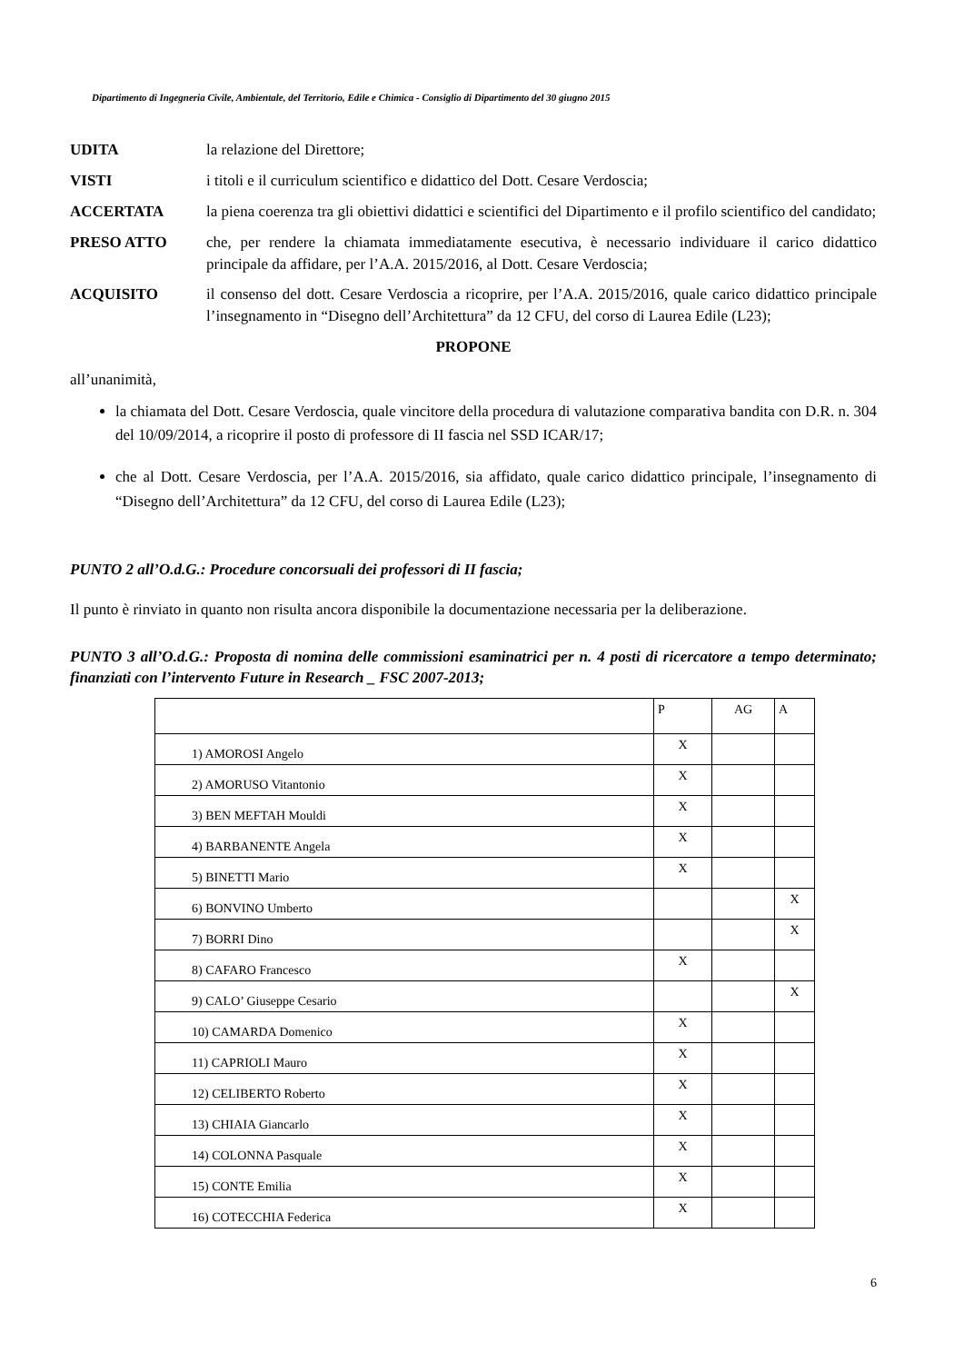Dipartimento di Ingegneria Civile, Ambientale, del Territorio, Edile e Chimica - Consiglio di Dipartimento del 30 giugno 2015
UDITA la relazione del Direttore;
VISTI i titoli e il curriculum scientifico e didattico del Dott. Cesare Verdoscia;
ACCERTATA la piena coerenza tra gli obiettivi didattici e scientifici del Dipartimento e il profilo scientifico del candidato;
PRESO ATTO che, per rendere la chiamata immediatamente esecutiva, è necessario individuare il carico didattico principale da affidare, per l’A.A. 2015/2016, al Dott. Cesare Verdoscia;
ACQUISITO il consenso del dott. Cesare Verdoscia a ricoprire, per l’A.A. 2015/2016, quale carico didattico principale l’insegnamento in “Disegno dell’Architettura” da 12 CFU, del corso di Laurea Edile (L23);
PROPONE
all’unanimità,
la chiamata del Dott. Cesare Verdoscia, quale vincitore della procedura di valutazione comparativa bandita con D.R. n. 304 del 10/09/2014, a ricoprire il posto di professore di II fascia nel SSD ICAR/17;
che al Dott. Cesare Verdoscia, per l’A.A. 2015/2016, sia affidato, quale carico didattico principale, l’insegnamento di “Disegno dell’Architettura” da 12 CFU, del corso di Laurea Edile (L23);
PUNTO 2 all’O.d.G.: Procedure concorsuali dei professori di II fascia;
Il punto è rinviato in quanto non risulta ancora disponibile la documentazione necessaria per la deliberazione.
PUNTO 3 all’O.d.G.: Proposta di nomina delle commissioni esaminatrici per n. 4 posti di ricercatore a tempo determinato; finanziati con l’intervento Future in Research _ FSC 2007-2013;
| | P | AG | A |
| 1) AMOROSI Angelo | X | | |
| 2) AMORUSO Vitantonio | X | | |
| 3) BEN MEFTAH Mouldi | X | | |
| 4) BARBANENTE Angela | X | | |
| 5) BINETTI Mario | X | | |
| 6) BONVINO Umberto | | | X |
| 7) BORRI Dino | | | X |
| 8) CAFARO Francesco | X | | |
| 9) CALO’ Giuseppe Cesario | | | X |
| 10) CAMARDA Domenico | X | | |
| 11) CAPRIOLI Mauro | X | | |
| 12) CELIBERTO Roberto | X | | |
| 13) CHIAIA Giancarlo | X | | |
| 14) COLONNA Pasquale | X | | |
| 15) CONTE Emilia | X | | |
| 16) COTECCHIA Federica | X | | |
6